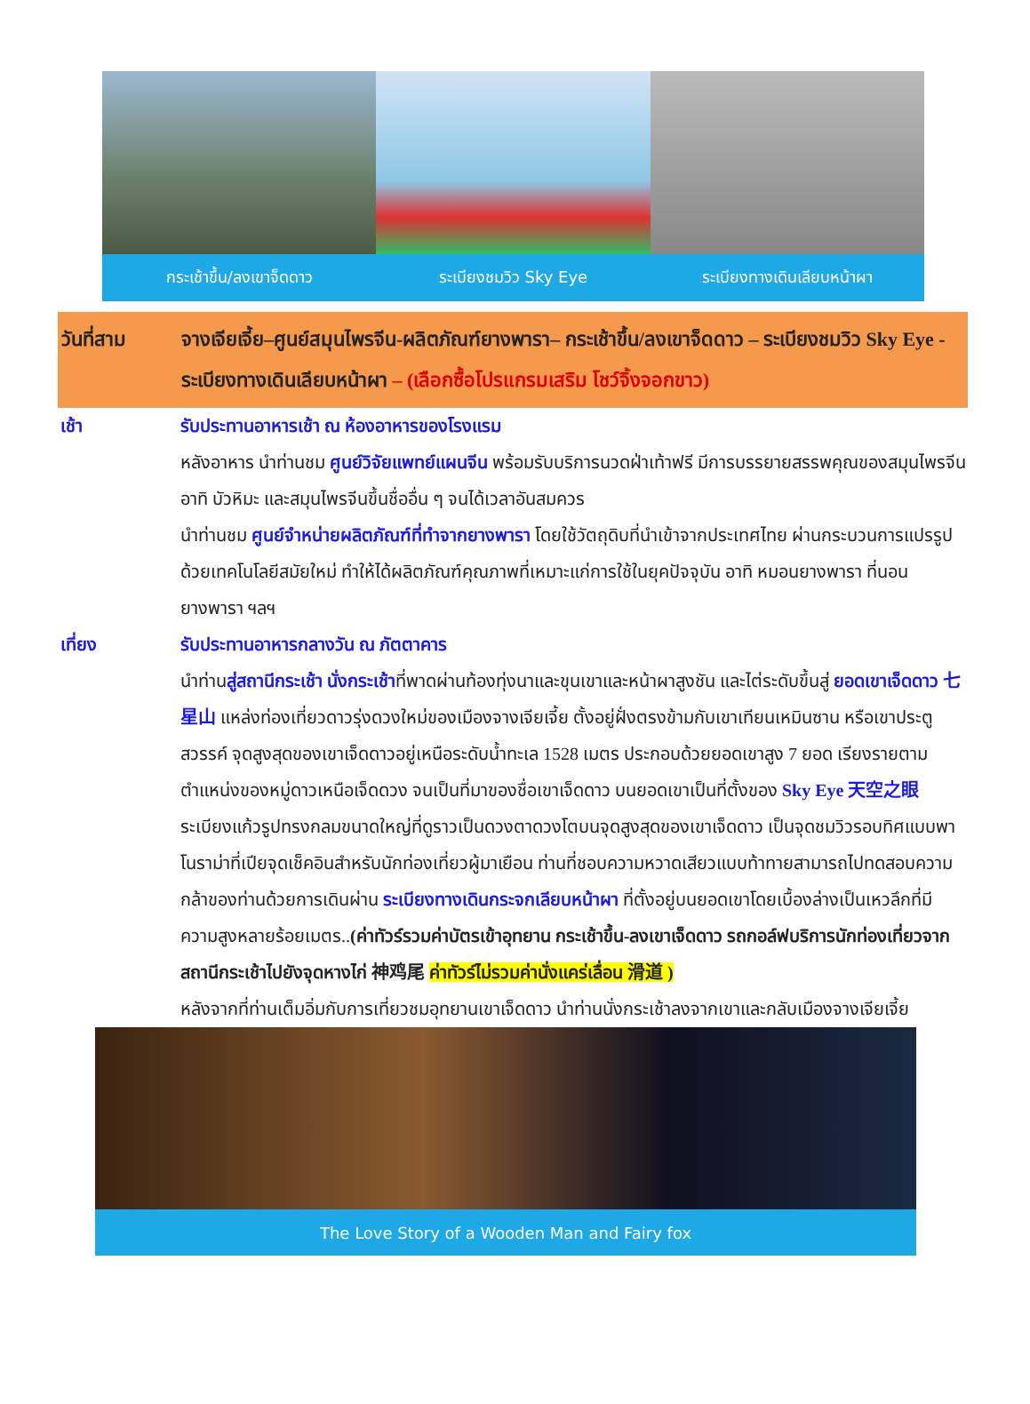กระเช้าขึ้น/ลงเขาจ็ดดาว ระเบียงชมวิว Sky Eye ระเบียงทางเดินเลียบหน้าผา
วันที่สาม จางเจียเจี้ย–ศูนย์สมุนไพรจีน-ผลิตภัณฑ์ยางพารา– กระเช้าขึ้น/ลงเขาจ็ดดาว – ระเบียงชมวิว Sky Eye - ระเบียงทางเดินเลียบหน้าผา – (เลือกซื้อโปรแกรมเสริม โชว์จิ้งจอกขาว)
เช้า รับประทานอาหารเช้า ณ ห้องอาหารของโรงแรม
หลังอาหาร นำท่านชม ศูนย์วิจัยแพทย์แผนจีน พร้อมรับบริการนวดฝ่าเท้าฟรี มีการบรรยายสรรพคุณของสมุนไพรจีน อาทิ บัวหิมะ และสมุนไพรจีนขึ้นชื่ออื่น ๆ จนได้เวลาอันสมควร
นำท่านชม ศูนย์จำหน่ายผลิตภัณฑ์ที่ทำจากยางพารา โดยใช้วัตถุดิบที่นำเข้าจากประเทศไทย ผ่านกระบวนการแปรรูปด้วยเทคโนโลยีสมัยใหม่ ทำให้ได้ผลิตภัณฑ์คุณภาพที่เหมาะแก่การใช้ในยุคปัจจุบัน อาทิ หมอนยางพารา ที่นอนยางพารา ฯลฯ
เที่ยง รับประทานอาหารกลางวัน ณ ภัตตาคาร
นำท่านสู่สถานีกระเช้า นั่งกระเช้าที่พาดผ่านท้องทุ่งนาและขุนเขาและหน้าผาสูงชัน และไต่ระดับขึ้นสู่ ยอดเขาเจ็ดดาว 七星山 แหล่งท่องเที่ยวดาวรุ่งดวงใหม่ของเมืองจางเจียเจี้ย ตั้งอยู่ฝั่งตรงข้ามกับเขาเทียนเหมินซาน หรือเขาประตูสวรรค์ จุดสูงสุดของเขาเจ็ดดาวอยู่เหนือระดับน้ำทะเล 1528 เมตร ประกอบด้วยยอดเขาสูง 7 ยอด เรียงรายตามตำแหน่งของหมู่ดาวเหนือเจ็ดดวง จนเป็นที่มาของชื่อเขาเจ็ดดาว บนยอดเขาเป็นที่ตั้งของ Sky Eye 天空之眼 ระเบียงแก้วรูปทรงกลมขนาดใหญ่ที่ดูราวเป็นดวงตาดวงโตบนจุดสูงสุดของเขาเจ็ดดาว เป็นจุดชมวิวรอบทิศแบบพาโนราม่าที่เปียจุดเช็คอินสำหรับนักท่องเที่ยวผู้มาเยือน ท่านที่ชอบความหวาดเสียวแบบท้าทายสามารถไปทดสอบความกล้าของท่านด้วยการเดินผ่าน ระเบียงทางเดินกระจกเลียบหน้าผา ที่ตั้งอยู่บนยอดเขาโดยเบื้องล่างเป็นเหวลึกที่มีความสูงหลายร้อยเมตร..(ค่าทัวร์รวมค่าบัตรเข้าอุทยาน กระเช้าขึ้น-ลงเขาเจ็ดดาว รถกอล์ฟบริการนักท่องเที่ยวจากสถานีกระเช้าไปยังจุดหางไก่ 神鸡尾 ค่าทัวร์ไม่รวมค่านั่งแคร่เลื่อน 滑道 )
หลังจากที่ท่านเต็มอิ่มกับการเที่ยวชมอุทยานเขาเจ็ดดาว นำท่านนั่งกระเช้าลงจากเขาและกลับเมืองจางเจียเจี้ย
The Love Story of a Wooden Man and Fairy fox